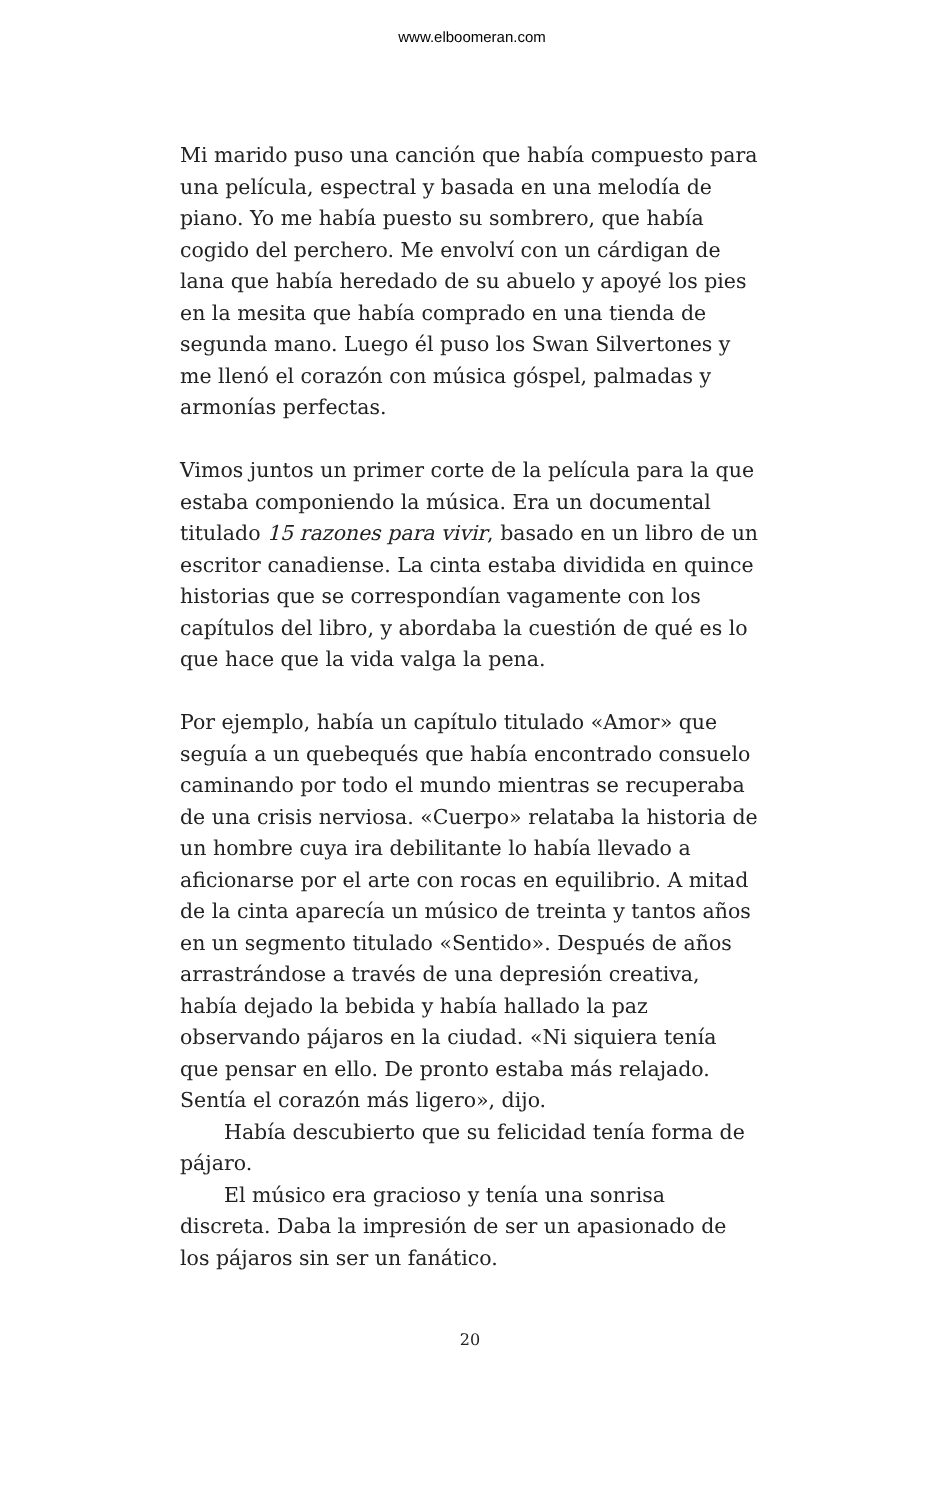www.elboomeran.com
Mi marido puso una canción que había compuesto para una película, espectral y basada en una melodía de piano. Yo me había puesto su sombrero, que había cogido del perchero. Me envolví con un cárdigan de lana que había heredado de su abuelo y apoyé los pies en la mesita que había comprado en una tienda de segunda mano. Luego él puso los Swan Silvertones y me llenó el corazón con música góspel, palmadas y armonías perfectas.
Vimos juntos un primer corte de la película para la que estaba componiendo la música. Era un documental titulado 15 razones para vivir, basado en un libro de un escritor canadiense. La cinta estaba dividida en quince historias que se correspondían vagamente con los capítulos del libro, y abordaba la cuestión de qué es lo que hace que la vida valga la pena.
Por ejemplo, había un capítulo titulado «Amor» que seguía a un quebequés que había encontrado consuelo caminando por todo el mundo mientras se recuperaba de una crisis nerviosa. «Cuerpo» relataba la historia de un hombre cuya ira debilitante lo había llevado a aficionarse por el arte con rocas en equilibrio. A mitad de la cinta aparecía un músico de treinta y tantos años en un segmento titulado «Sentido». Después de años arrastrándose a través de una depresión creativa, había dejado la bebida y había hallado la paz observando pájaros en la ciudad. «Ni siquiera tenía que pensar en ello. De pronto estaba más relajado. Sentía el corazón más ligero», dijo.
Había descubierto que su felicidad tenía forma de pájaro.
El músico era gracioso y tenía una sonrisa discreta. Daba la impresión de ser un apasionado de los pájaros sin ser un fanático.
20